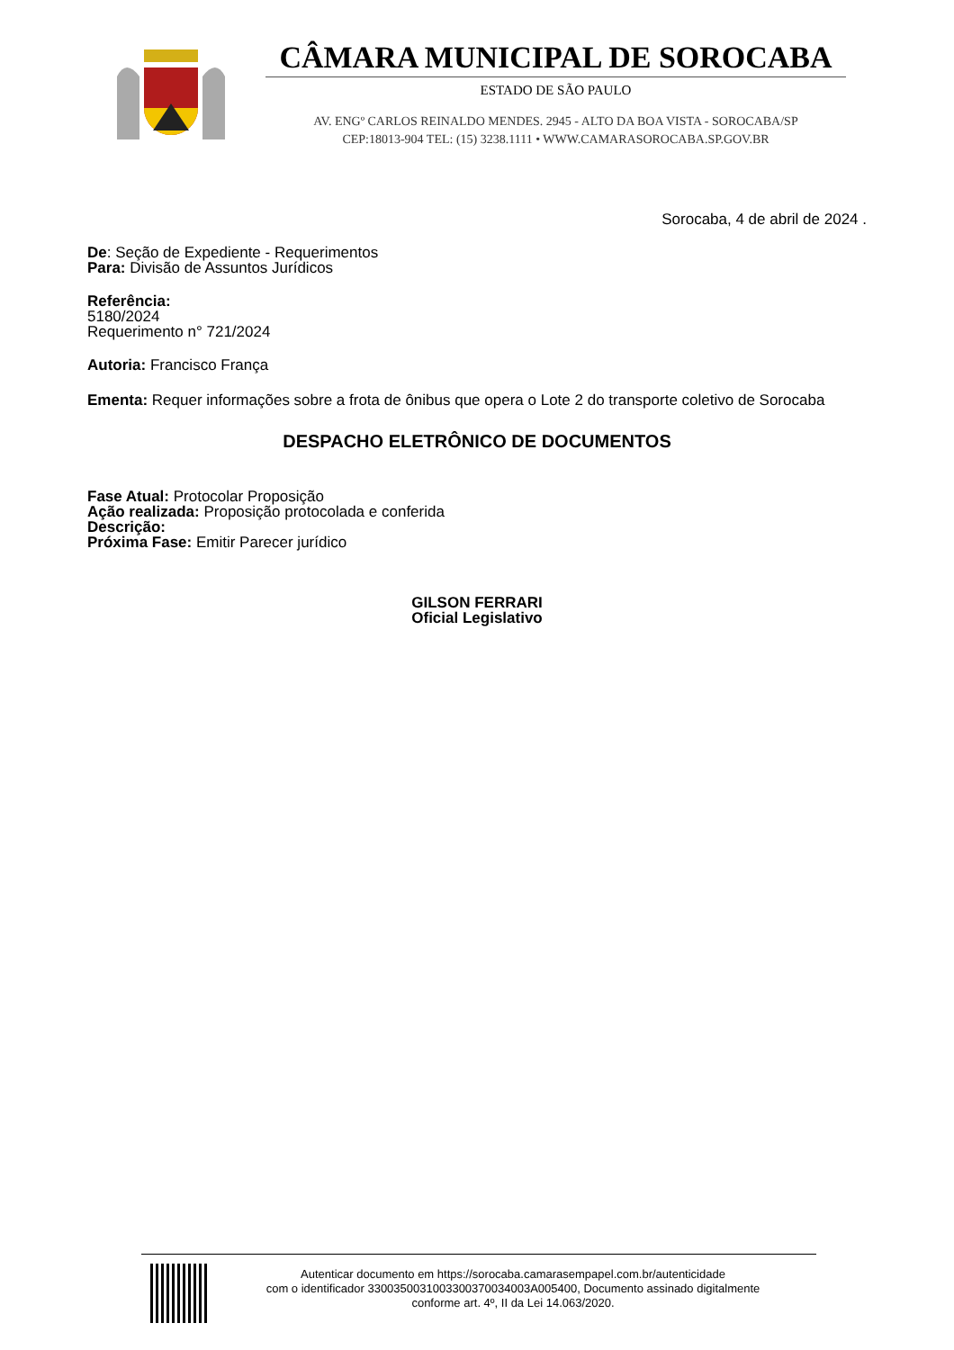CÂMARA MUNICIPAL DE SOROCABA
ESTADO DE SÃO PAULO
AV. ENGº CARLOS REINALDO MENDES. 2945 - ALTO DA BOA VISTA - SOROCABA/SP
CEP:18013-904 TEL: (15) 3238.1111 • WWW.CAMARASOROCABA.SP.GOV.BR
Sorocaba, 4 de abril de 2024 .
De: Seção de Expediente - Requerimentos
Para: Divisão de Assuntos Jurídicos
Referência:
5180/2024
Requerimento n° 721/2024
Autoria: Francisco França
Ementa: Requer informações sobre a frota de ônibus que opera o Lote 2 do transporte coletivo de Sorocaba
DESPACHO ELETRÔNICO DE DOCUMENTOS
Fase Atual: Protocolar Proposição
Ação realizada: Proposição protocolada e conferida
Descrição:
Próxima Fase: Emitir Parecer jurídico
GILSON FERRARI
Oficial Legislativo
Autenticar documento em https://sorocaba.camarasempapel.com.br/autenticidade
com o identificador 3300350031003300370034003A005400, Documento assinado digitalmente
conforme art. 4º, II da Lei 14.063/2020.